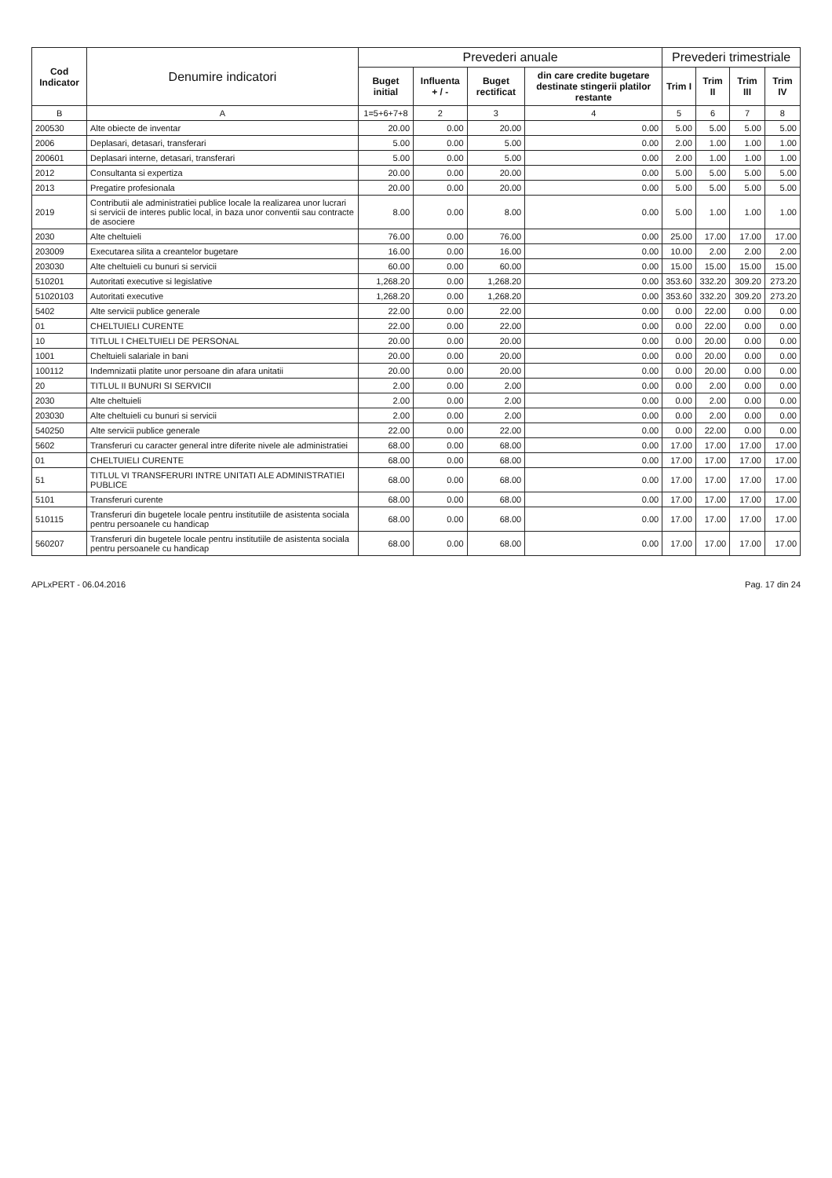| Cod Indicator | Denumire indicatori | Prevederi anuale | | | | Prevederi trimestriale | | | |
| --- | --- | --- | --- | --- | --- | --- | --- | --- | --- |
| | | Buget initial | Influenta + / - | Buget rectificat | din care credite bugetare destinate stingerii platilor restante | Trim I | Trim II | Trim III | Trim IV |
| B | A | 1=5+6+7+8 | 2 | 3 | 4 | 5 | 6 | 7 | 8 |
| 200530 | Alte obiecte de inventar | 20.00 | 0.00 | 20.00 | 0.00 | 5.00 | 5.00 | 5.00 | 5.00 |
| 2006 | Deplasari, detasari, transferari | 5.00 | 0.00 | 5.00 | 0.00 | 2.00 | 1.00 | 1.00 | 1.00 |
| 200601 | Deplasari interne, detasari, transferari | 5.00 | 0.00 | 5.00 | 0.00 | 2.00 | 1.00 | 1.00 | 1.00 |
| 2012 | Consultanta si expertiza | 20.00 | 0.00 | 20.00 | 0.00 | 5.00 | 5.00 | 5.00 | 5.00 |
| 2013 | Pregatire profesionala | 20.00 | 0.00 | 20.00 | 0.00 | 5.00 | 5.00 | 5.00 | 5.00 |
| 2019 | Contributii ale administratiei publice locale la realizarea unor lucrari si servicii de interes public local, in baza unor conventii sau contracte de asociere | 8.00 | 0.00 | 8.00 | 0.00 | 5.00 | 1.00 | 1.00 | 1.00 |
| 2030 | Alte cheltuieli | 76.00 | 0.00 | 76.00 | 0.00 | 25.00 | 17.00 | 17.00 | 17.00 |
| 203009 | Executarea silita a creantelor bugetare | 16.00 | 0.00 | 16.00 | 0.00 | 10.00 | 2.00 | 2.00 | 2.00 |
| 203030 | Alte cheltuieli cu bunuri si servicii | 60.00 | 0.00 | 60.00 | 0.00 | 15.00 | 15.00 | 15.00 | 15.00 |
| 510201 | Autoritati executive si legislative | 1,268.20 | 0.00 | 1,268.20 | 0.00 | 353.60 | 332.20 | 309.20 | 273.20 |
| 51020103 | Autoritati executive | 1,268.20 | 0.00 | 1,268.20 | 0.00 | 353.60 | 332.20 | 309.20 | 273.20 |
| 5402 | Alte servicii publice generale | 22.00 | 0.00 | 22.00 | 0.00 | 0.00 | 22.00 | 0.00 | 0.00 |
| 01 | CHELTUIELI CURENTE | 22.00 | 0.00 | 22.00 | 0.00 | 0.00 | 22.00 | 0.00 | 0.00 |
| 10 | TITLUL I CHELTUIELI DE PERSONAL | 20.00 | 0.00 | 20.00 | 0.00 | 0.00 | 20.00 | 0.00 | 0.00 |
| 1001 | Cheltuieli salariale in bani | 20.00 | 0.00 | 20.00 | 0.00 | 0.00 | 20.00 | 0.00 | 0.00 |
| 100112 | Indemnizatii platite unor persoane din afara unitatii | 20.00 | 0.00 | 20.00 | 0.00 | 0.00 | 20.00 | 0.00 | 0.00 |
| 20 | TITLUL II BUNURI SI SERVICII | 2.00 | 0.00 | 2.00 | 0.00 | 0.00 | 2.00 | 0.00 | 0.00 |
| 2030 | Alte cheltuieli | 2.00 | 0.00 | 2.00 | 0.00 | 0.00 | 2.00 | 0.00 | 0.00 |
| 203030 | Alte cheltuieli cu bunuri si servicii | 2.00 | 0.00 | 2.00 | 0.00 | 0.00 | 2.00 | 0.00 | 0.00 |
| 540250 | Alte servicii publice generale | 22.00 | 0.00 | 22.00 | 0.00 | 0.00 | 22.00 | 0.00 | 0.00 |
| 5602 | Transferuri cu caracter general intre diferite nivele ale administratiei | 68.00 | 0.00 | 68.00 | 0.00 | 17.00 | 17.00 | 17.00 | 17.00 |
| 01 | CHELTUIELI CURENTE | 68.00 | 0.00 | 68.00 | 0.00 | 17.00 | 17.00 | 17.00 | 17.00 |
| 51 | TITLUL VI TRANSFERURI INTRE UNITATI ALE ADMINISTRATIEI PUBLICE | 68.00 | 0.00 | 68.00 | 0.00 | 17.00 | 17.00 | 17.00 | 17.00 |
| 5101 | Transferuri curente | 68.00 | 0.00 | 68.00 | 0.00 | 17.00 | 17.00 | 17.00 | 17.00 |
| 510115 | Transferuri din bugetele locale pentru institutiile de asistenta sociala pentru persoanele cu handicap | 68.00 | 0.00 | 68.00 | 0.00 | 17.00 | 17.00 | 17.00 | 17.00 |
| 560207 | Transferuri din bugetele locale pentru institutiile de asistenta sociala pentru persoanele cu handicap | 68.00 | 0.00 | 68.00 | 0.00 | 17.00 | 17.00 | 17.00 | 17.00 |
APLxPERT - 06.04.2016 Pag. 17 din 24